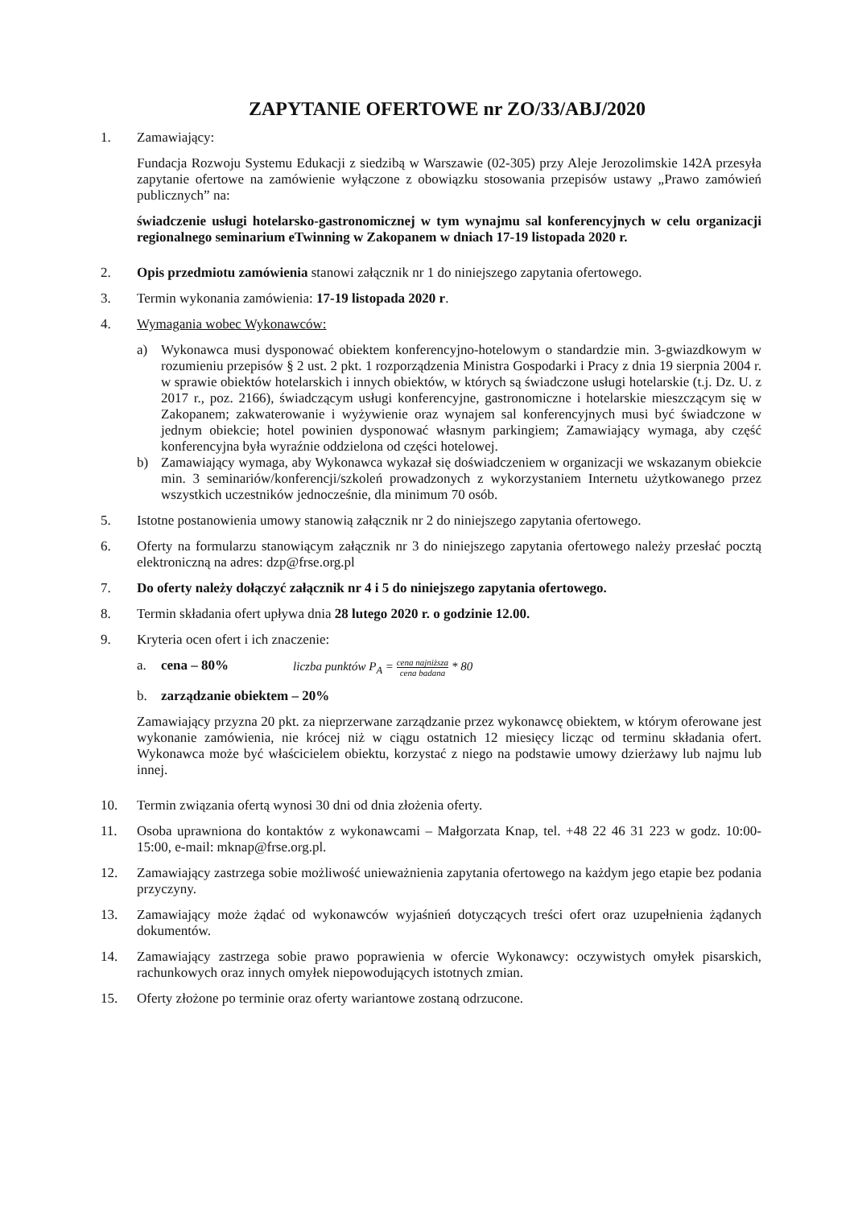ZAPYTANIE OFERTOWE nr ZO/33/ABJ/2020
1. Zamawiający:
Fundacja Rozwoju Systemu Edukacji z siedzibą w Warszawie (02-305) przy Aleje Jerozolimskie 142A przesyła zapytanie ofertowe na zamówienie wyłączone z obowiązku stosowania przepisów ustawy „Prawo zamówień publicznych” na:
świadczenie usługi hotelarsko-gastronomicznej w tym wynajmu sal konferencyjnych w celu organizacji regionalnego seminarium eTwinning w Zakopanem w dniach 17-19 listopada 2020 r.
2. Opis przedmiotu zamówienia stanowi załącznik nr 1 do niniejszego zapytania ofertowego.
3. Termin wykonania zamówienia: 17-19 listopada 2020 r.
4. Wymagania wobec Wykonawców:
a) Wykonawca musi dysponować obiektem konferencyjno-hotelowym o standardzie min. 3-gwiazdkowym w rozumieniu przepisów § 2 ust. 2 pkt. 1 rozporządzenia Ministra Gospodarki i Pracy z dnia 19 sierpnia 2004 r. w sprawie obiektów hotelarskich i innych obiektów, w których są świadczone usługi hotelarskie (t.j. Dz. U. z 2017 r., poz. 2166), świadczącym usługi konferencyjne, gastronomiczne i hotelarskie mieszczącym się w Zakopanem; zakwaterowanie i wyżywienie oraz wynajem sal konferencyjnych musi być świadczone w jednym obiekcie; hotel powinien dysponować własnym parkingiem; Zamawiający wymaga, aby część konferencyjna była wyraźnie oddzielona od części hotelowej.
b) Zamawiający wymaga, aby Wykonawca wykazał się doświadczeniem w organizacji we wskazanym obiekcie min. 3 seminariów/konferencji/szkoleń prowadzonych z wykorzystaniem Internetu użytkowanego przez wszystkich uczestników jednocześnie, dla minimum 70 osób.
5. Istotne postanowienia umowy stanowią załącznik nr 2 do niniejszego zapytania ofertowego.
6. Oferty na formularzu stanowiącym załącznik nr 3 do niniejszego zapytania ofertowego należy przesłać pocztą elektroniczną na adres: dzp@frse.org.pl
7. Do oferty należy dołączyć załącznik nr 4 i 5 do niniejszego zapytania ofertowego.
8. Termin składania ofert upływa dnia 28 lutego 2020 r. o godzinie 12.00.
9. Kryteria ocen ofert i ich znaczenie:
a. cena – 80% liczba punktów P<sub>A</sub> = cena najniższa cena badana * 80
b. zarządzanie obiektem – 20%
Zamawiający przyzna 20 pkt. za nieprzerwane zarządzanie przez wykonawcę obiektem, w którym oferowane jest wykonanie zamówienia, nie krócej niż w ciągu ostatnich 12 miesięcy licząc od terminu składania ofert. Wykonawca może być właścicielem obiektu, korzystać z niego na podstawie umowy dzierżawy lub najmu lub innej.
10. Termin związania ofertą wynosi 30 dni od dnia złożenia oferty.
11. Osoba uprawniona do kontaktów z wykonawcami – Małgorzata Knap, tel. +48 22 46 31 223 w godz. 10:00-15:00, e-mail: mknap@frse.org.pl.
12. Zamawiający zastrzega sobie możliwość unieważnienia zapytania ofertowego na każdym jego etapie bez podania przyczyny.
13. Zamawiający może żądać od wykonawców wyjaśnień dotyczących treści ofert oraz uzupełnienia żądanych dokumentów.
14. Zamawiający zastrzega sobie prawo poprawienia w ofercie Wykonawcy: oczywistych omyłek pisarskich, rachunkowych oraz innych omyłek niepowodujących istotnych zmian.
15. Oferty złożone po terminie oraz oferty wariantowe zostaną odrzucone.